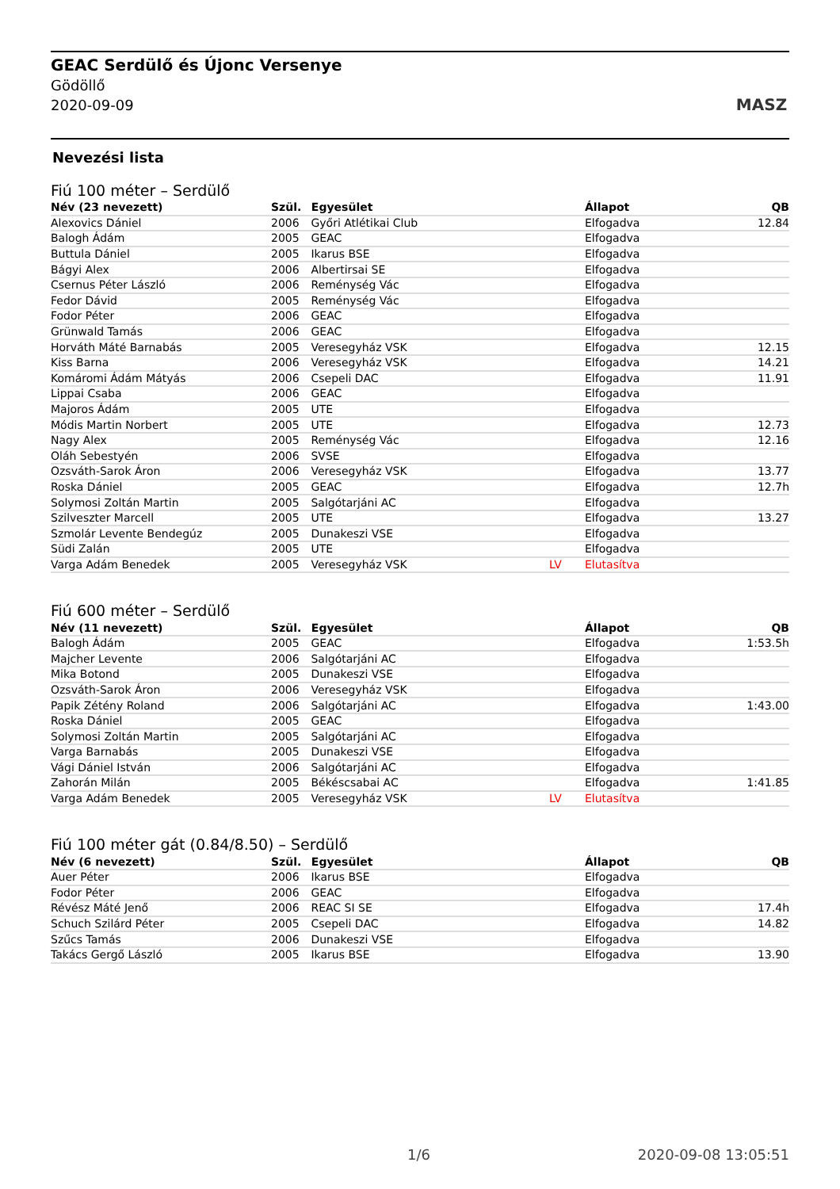GEAC Serdülő és Újonc Versenye
Gödöllő
2020-09-09
MASZ
Nevezési lista
Fiú 100 méter – Serdülő
| Név (23 nevezett) | Szül. | Egyesület | | Állapot | QB |
| --- | --- | --- | --- | --- | --- |
| Alexovics Dániel | 2006 | Győri Atlétikai Club | | Elfogadva | 12.84 |
| Balogh Ádám | 2005 | GEAC | | Elfogadva | |
| Buttula Dániel | 2005 | Ikarus BSE | | Elfogadva | |
| Bágyi Alex | 2006 | Albertirsai SE | | Elfogadva | |
| Csernus Péter László | 2006 | Reménység Vác | | Elfogadva | |
| Fedor Dávid | 2005 | Reménység Vác | | Elfogadva | |
| Fodor Péter | 2006 | GEAC | | Elfogadva | |
| Grünwald Tamás | 2006 | GEAC | | Elfogadva | |
| Horváth Máté Barnabás | 2005 | Veresegyház VSK | | Elfogadva | 12.15 |
| Kiss Barna | 2006 | Veresegyház VSK | | Elfogadva | 14.21 |
| Komáromi Ádám Mátyás | 2006 | Csepeli DAC | | Elfogadva | 11.91 |
| Lippai Csaba | 2006 | GEAC | | Elfogadva | |
| Majoros Ádám | 2005 | UTE | | Elfogadva | |
| Módis Martin Norbert | 2005 | UTE | | Elfogadva | 12.73 |
| Nagy Alex | 2005 | Reménység Vác | | Elfogadva | 12.16 |
| Oláh Sebestyén | 2006 | SVSE | | Elfogadva | |
| Ozsváth-Sarok Áron | 2006 | Veresegyház VSK | | Elfogadva | 13.77 |
| Roska Dániel | 2005 | GEAC | | Elfogadva | 12.7h |
| Solymosi Zoltán Martin | 2005 | Salgótarjáni AC | | Elfogadva | |
| Szilveszter Marcell | 2005 | UTE | | Elfogadva | 13.27 |
| Szmolár Levente Bendegúz | 2005 | Dunakeszi VSE | | Elfogadva | |
| Südi Zalán | 2005 | UTE | | Elfogadva | |
| Varga Adám Benedek | 2005 | Veresegyház VSK | LV | Elutasítva | |
Fiú 600 méter – Serdülő
| Név (11 nevezett) | Szül. | Egyesület | | Állapot | QB |
| --- | --- | --- | --- | --- | --- |
| Balogh Ádám | 2005 | GEAC | | Elfogadva | 1:53.5h |
| Majcher Levente | 2006 | Salgótarjáni AC | | Elfogadva | |
| Mika Botond | 2005 | Dunakeszi VSE | | Elfogadva | |
| Ozsváth-Sarok Áron | 2006 | Veresegyház VSK | | Elfogadva | |
| Papik Zétény Roland | 2006 | Salgótarjáni AC | | Elfogadva | 1:43.00 |
| Roska Dániel | 2005 | GEAC | | Elfogadva | |
| Solymosi Zoltán Martin | 2005 | Salgótarjáni AC | | Elfogadva | |
| Varga Barnabás | 2005 | Dunakeszi VSE | | Elfogadva | |
| Vági Dániel István | 2006 | Salgótarjáni AC | | Elfogadva | |
| Zahorán Milán | 2005 | Békéscsabai AC | | Elfogadva | 1:41.85 |
| Varga Adám Benedek | 2005 | Veresegyház VSK | LV | Elutasítva | |
Fiú 100 méter gát (0.84/8.50) – Serdülő
| Név (6 nevezett) | Szül. | Egyesület | | Állapot | QB |
| --- | --- | --- | --- | --- | --- |
| Auer Péter | 2006 | Ikarus BSE | | Elfogadva | |
| Fodor Péter | 2006 | GEAC | | Elfogadva | |
| Révész Máté Jenő | 2006 | REAC SI SE | | Elfogadva | 17.4h |
| Schuch Szilárd Péter | 2005 | Csepeli DAC | | Elfogadva | 14.82 |
| Szűcs Tamás | 2006 | Dunakeszi VSE | | Elfogadva | |
| Takács Gergő László | 2005 | Ikarus BSE | | Elfogadva | 13.90 |
1/6 2020-09-08 13:05:51